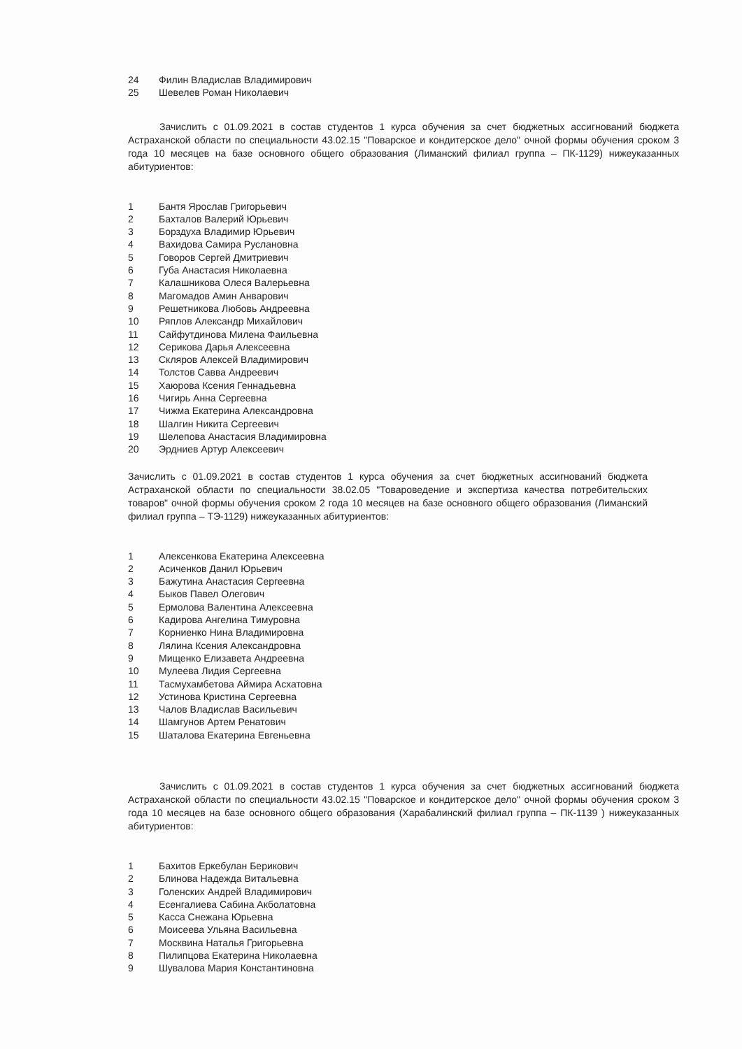24 Филин Владислав Владимирович
25 Шевелев Роман Николаевич
Зачислить с 01.09.2021 в состав студентов 1 курса обучения за счет бюджетных ассигнований бюджета Астраханской области по специальности 43.02.15 "Поварское и кондитерское дело" очной формы обучения сроком 3 года 10 месяцев на базе основного общего образования (Лиманский филиал группа – ПК-1129) нижеуказанных абитуриентов:
1 Бантя Ярослав Григорьевич
2 Бахталов Валерий Юрьевич
3 Борздуха Владимир Юрьевич
4 Вахидова Самира Руслановна
5 Говоров Сергей Дмитриевич
6 Губа Анастасия Николаевна
7 Калашникова Олеся Валерьевна
8 Магомадов Амин Анварович
9 Решетникова Любовь Андреевна
10 Ряплов Александр Михайлович
11 Сайфутдинова Милена Фаильевна
12 Серикова Дарья Алексеевна
13 Скляров Алексей Владимирович
14 Толстов Савва Андреевич
15 Хаюрова Ксения Геннадьевна
16 Чигирь Анна Сергеевна
17 Чижма Екатерина Александровна
18 Шалгин Никита Сергеевич
19 Шелепова Анастасия Владимировна
20 Эрдниев Артур Алексеевич
Зачислить с 01.09.2021 в состав студентов 1 курса обучения за счет бюджетных ассигнований бюджета Астраханской области по специальности 38.02.05 "Товароведение и экспертиза качества потребительских товаров" очной формы обучения сроком 2 года 10 месяцев на базе основного общего образования (Лиманский филиал группа – ТЭ-1129) нижеуказанных абитуриентов:
1 Алексенкова Екатерина Алексеевна
2 Асиченков Данил Юрьевич
3 Бажутина Анастасия Сергеевна
4 Быков Павел Олегович
5 Ермолова Валентина Алексеевна
6 Кадирова Ангелина Тимуровна
7 Корниенко Нина Владимировна
8 Лялина Ксения Александровна
9 Мищенко Елизавета Андреевна
10 Мулеева Лидия Сергеевна
11 Тасмухамбетова Аймира Асхатовна
12 Устинова Кристина Сергеевна
13 Чалов Владислав Васильевич
14 Шамгунов Артем Ренатович
15 Шаталова Екатерина Евгеньевна
Зачислить с 01.09.2021 в состав студентов 1 курса обучения за счет бюджетных ассигнований бюджета Астраханской области по специальности 43.02.15 "Поварское и кондитерское дело" очной формы обучения сроком 3 года 10 месяцев на базе основного общего образования (Харабалинский филиал группа – ПК-1139 ) нижеуказанных абитуриентов:
1 Бахитов Еркебулан Берикович
2 Блинова Надежда Витальевна
3 Голенских Андрей Владимирович
4 Есенгалиева Сабина Акболатовна
5 Касса Снежана Юрьевна
6 Моисеева Ульяна Васильевна
7 Москвина Наталья Григорьевна
8 Пилипцова Екатерина Николаевна
9 Шувалова Мария Константиновна